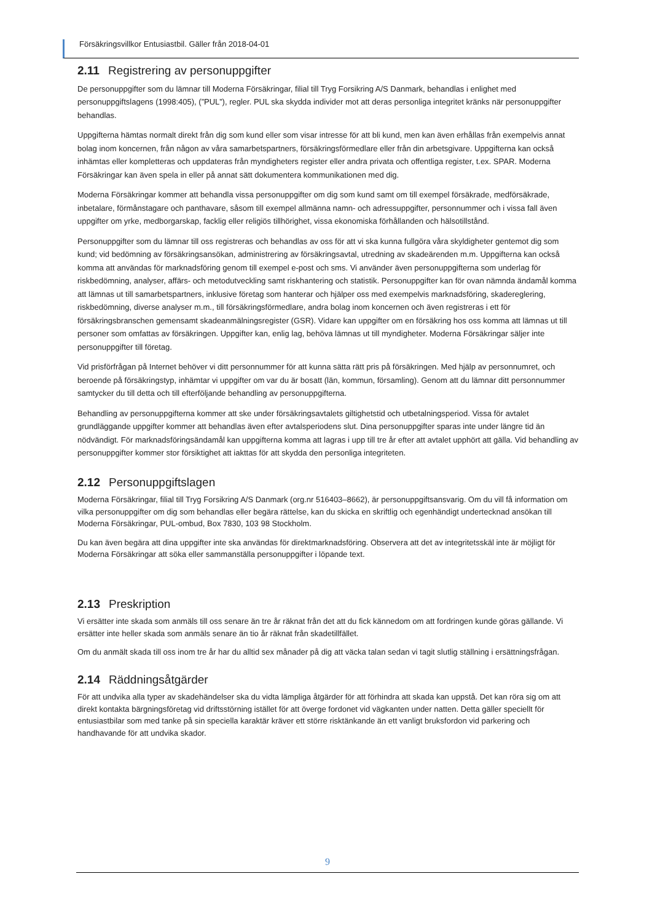Försäkringsvillkor Entusiastbil. Gäller från 2018-04-01
2.11 Registrering av personuppgifter
De personuppgifter som du lämnar till Moderna Försäkringar, filial till Tryg Forsikring A/S Danmark, behandlas i enlighet med personuppgiftslagens (1998:405), (”PUL”), regler. PUL ska skydda individer mot att deras personliga integritet kränks när personuppgifter behandlas.
Uppgifterna hämtas normalt direkt från dig som kund eller som visar intresse för att bli kund, men kan även erhållas från exempelvis annat bolag inom koncernen, från någon av våra samarbetspartners, försäkringsförmedlare eller från din arbetsgivare. Uppgifterna kan också inhämtas eller kompletteras och uppdateras från myndigheters register eller andra privata och offentliga register, t.ex. SPAR. Moderna Försäkringar kan även spela in eller på annat sätt dokumentera kommunikationen med dig.
Moderna Försäkringar kommer att behandla vissa personuppgifter om dig som kund samt om till exempel försäkrade, medförsäkrade, inbetalare, förmånstagare och panthavare, såsom till exempel allmänna namn- och adressuppgifter, personnummer och i vissa fall även uppgifter om yrke, medborgarskap, facklig eller religiös tillhörighet, vissa ekonomiska förhållanden och hälsotillstånd.
Personuppgifter som du lämnar till oss registreras och behandlas av oss för att vi ska kunna fullgöra våra skyldigheter gentemot dig som kund; vid bedömning av försäkringsansökan, administrering av försäkringsavtal, utredning av skadeärenden m.m. Uppgifterna kan också komma att användas för marknadsföring genom till exempel e-post och sms. Vi använder även personuppgifterna som underlag för riskbedömning, analyser, affärs- och metodutveckling samt riskhantering och statistik. Personuppgifter kan för ovan nämnda ändamål komma att lämnas ut till samarbetspartners, inklusive företag som hanterar och hjälper oss med exempelvis marknadsföring, skadereglering, riskbedömning, diverse analyser m.m., till försäkringsförmedlare, andra bolag inom koncernen och även registreras i ett för försäkringsbranschen gemensamt skadeanmälningsregister (GSR). Vidare kan uppgifter om en försäkring hos oss komma att lämnas ut till personer som omfattas av försäkringen. Uppgifter kan, enlig lag, behöva lämnas ut till myndigheter. Moderna Försäkringar säljer inte personuppgifter till företag.
Vid prisförfrågan på Internet behöver vi ditt personnummer för att kunna sätta rätt pris på försäkringen. Med hjälp av personnumret, och beroende på försäkringstyp, inhämtar vi uppgifter om var du är bosatt (län, kommun, församling). Genom att du lämnar ditt personnummer samtycker du till detta och till efterföljande behandling av personuppgifterna.
Behandling av personuppgifterna kommer att ske under försäkringsavtalets giltighetstid och utbetalningsperiod. Vissa för avtalet grundläggande uppgifter kommer att behandlas även efter avtalsperiodens slut. Dina personuppgifter sparas inte under längre tid än nödvändigt. För marknadsföringsändamål kan uppgifterna komma att lagras i upp till tre år efter att avtalet upphört att gälla. Vid behandling av personuppgifter kommer stor försiktighet att iakttas för att skydda den personliga integriteten.
2.12 Personuppgiftslagen
Moderna Försäkringar, filial till Tryg Forsikring A/S Danmark (org.nr 516403–8662), är personuppgiftsansvarig. Om du vill få information om vilka personuppgifter om dig som behandlas eller begära rättelse, kan du skicka en skriftlig och egenhändigt undertecknad ansökan till Moderna Försäkringar, PUL-ombud, Box 7830, 103 98 Stockholm.
Du kan även begära att dina uppgifter inte ska användas för direktmarknadsföring. Observera att det av integritetsskäl inte är möjligt för Moderna Försäkringar att söka eller sammanställa personuppgifter i löpande text.
2.13 Preskription
Vi ersätter inte skada som anmäls till oss senare än tre år räknat från det att du fick kännedom om att fordringen kunde göras gällande. Vi ersätter inte heller skada som anmäls senare än tio år räknat från skadetillfället.
Om du anmält skada till oss inom tre år har du alltid sex månader på dig att väcka talan sedan vi tagit slutlig ställning i ersättningsfrågan.
2.14 Räddningsåtgärder
För att undvika alla typer av skadehändelser ska du vidta lämpliga åtgärder för att förhindra att skada kan uppstå. Det kan röra sig om att direkt kontakta bärgningsföretag vid driftsstörning istället för att överge fordonet vid vägkanten under natten. Detta gäller speciellt för entusiastbilar som med tanke på sin speciella karaktär kräver ett större risktänkande än ett vanligt bruksfordon vid parkering och handhavande för att undvika skador.
9